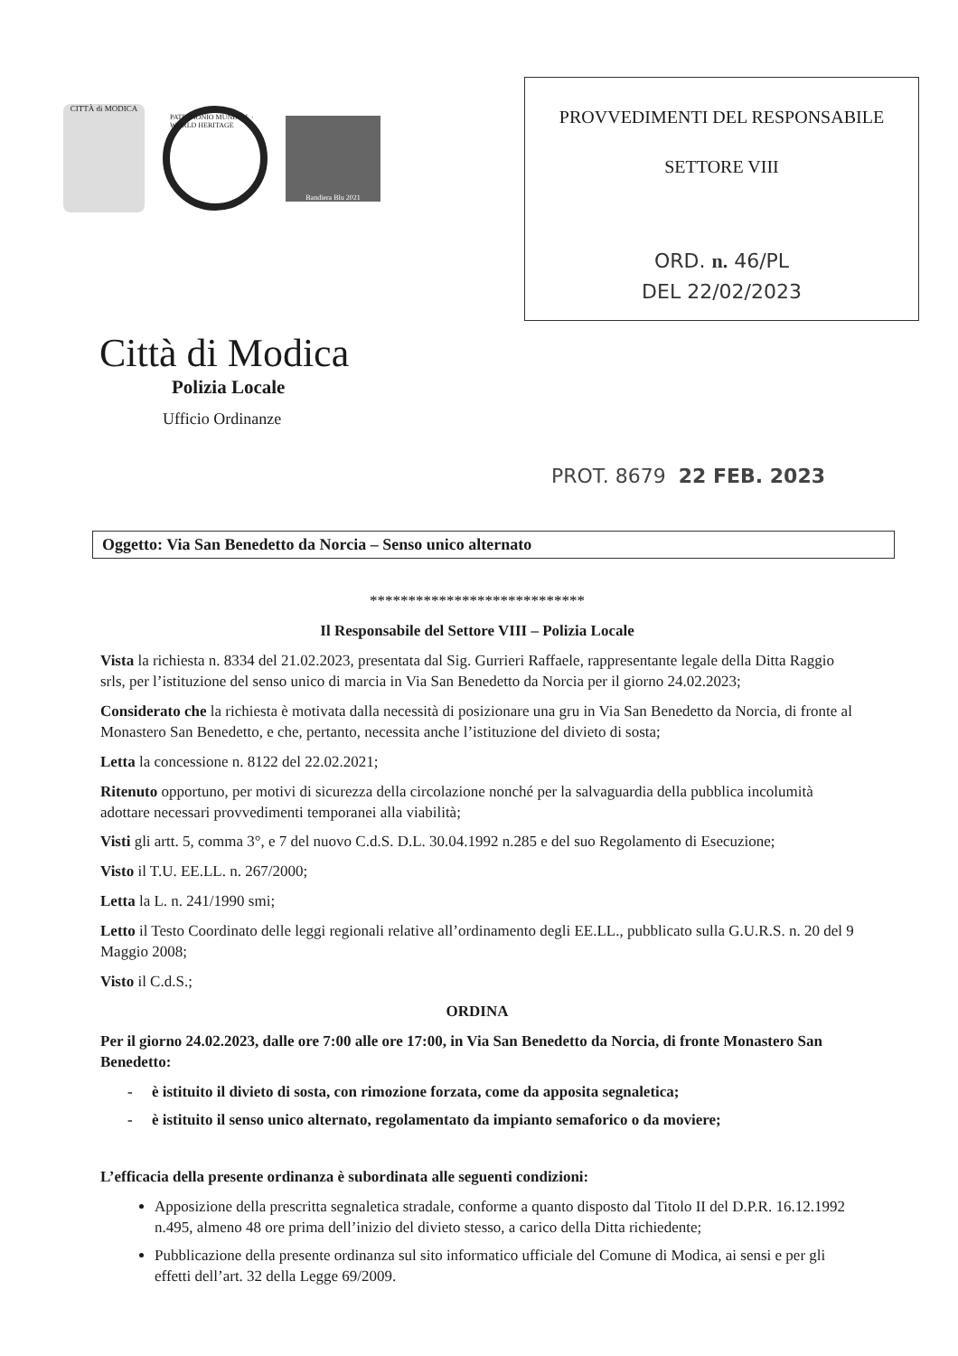CITTÀ di MODICA
PATRIMONIO MUNDIAL · WORLD HERITAGE
Bandiera Blu 2021
Città di Modica
Polizia Locale
Ufficio Ordinanze
PROVVEDIMENTI DEL RESPONSABILE
SETTORE VIII
ORD. n. 46/PL
DEL 22/02/2023
PROT. 8679 22 FEB. 2023
Oggetto: Via San Benedetto da Norcia – Senso unico alternato
****************************
Il Responsabile del Settore VIII – Polizia Locale
Vista la richiesta n. 8334 del 21.02.2023, presentata dal Sig. Gurrieri Raffaele, rappresentante legale della Ditta Raggio srls, per l’istituzione del senso unico di marcia in Via San Benedetto da Norcia per il giorno 24.02.2023;
Considerato che la richiesta è motivata dalla necessità di posizionare una gru in Via San Benedetto da Norcia, di fronte al Monastero San Benedetto, e che, pertanto, necessita anche l’istituzione del divieto di sosta;
Letta la concessione n. 8122 del 22.02.2021;
Ritenuto opportuno, per motivi di sicurezza della circolazione nonché per la salvaguardia della pubblica incolumità adottare necessari provvedimenti temporanei alla viabilità;
Visti gli artt. 5, comma 3°, e 7 del nuovo C.d.S. D.L. 30.04.1992 n.285 e del suo Regolamento di Esecuzione;
Visto il T.U. EE.LL. n. 267/2000;
Letta la L. n. 241/1990 smi;
Letto il Testo Coordinato delle leggi regionali relative all’ordinamento degli EE.LL., pubblicato sulla G.U.R.S. n. 20 del 9 Maggio 2008;
Visto il C.d.S.;
ORDINA
Per il giorno 24.02.2023, dalle ore 7:00 alle ore 17:00, in Via San Benedetto da Norcia, di fronte Monastero San Benedetto:
- è istituito il divieto di sosta, con rimozione forzata, come da apposita segnaletica;
- è istituito il senso unico alternato, regolamentato da impianto semaforico o da moviere;
L’efficacia della presente ordinanza è subordinata alle seguenti condizioni:
Apposizione della prescritta segnaletica stradale, conforme a quanto disposto dal Titolo II del D.P.R. 16.12.1992 n.495, almeno 48 ore prima dell’inizio del divieto stesso, a carico della Ditta richiedente;
Pubblicazione della presente ordinanza sul sito informatico ufficiale del Comune di Modica, ai sensi e per gli effetti dell’art. 32 della Legge 69/2009.